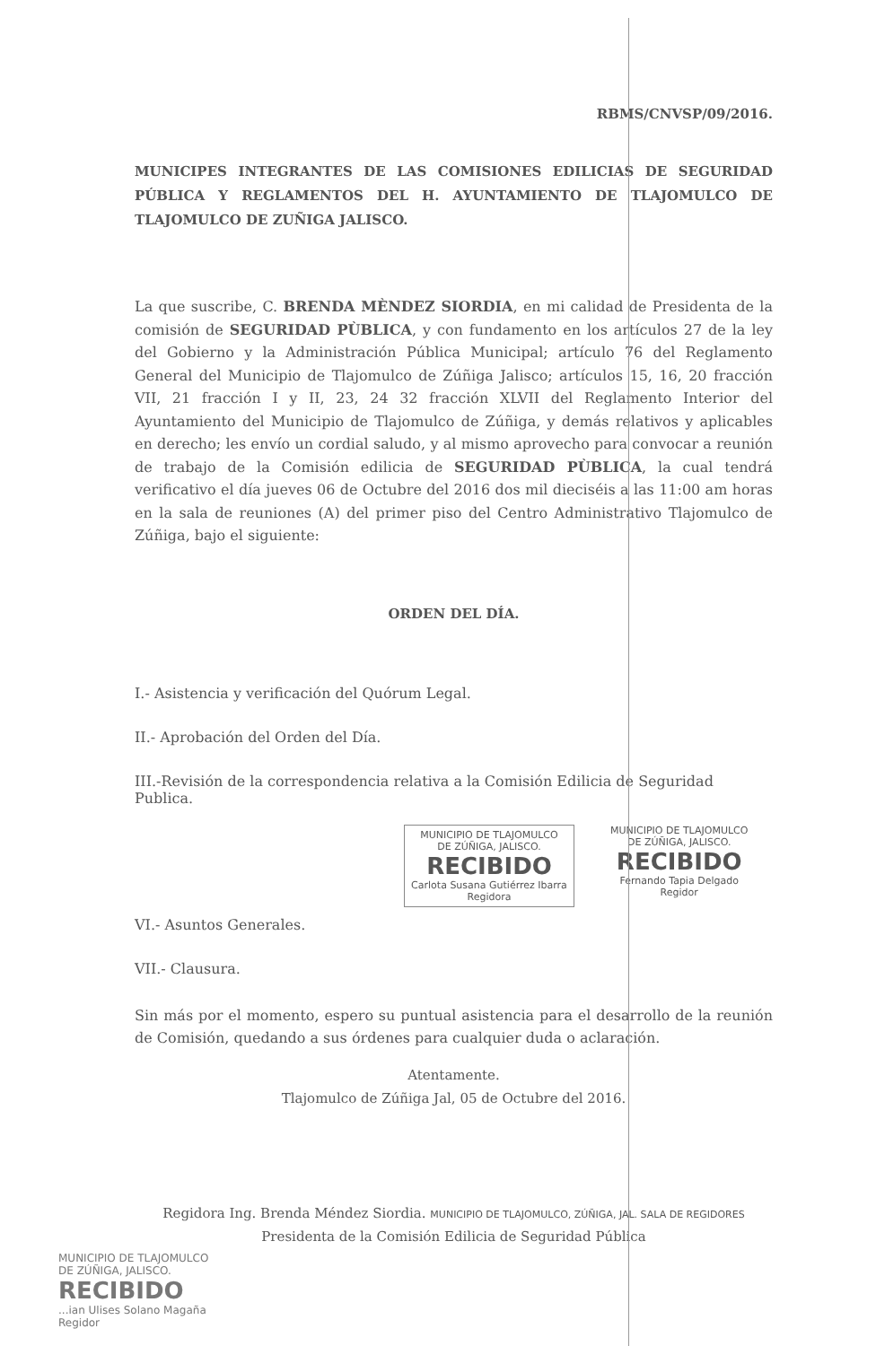RBMS/CNVSP/09/2016.
MUNICIPES INTEGRANTES DE LAS COMISIONES EDILICIAS DE SEGURIDAD PÚBLICA Y REGLAMENTOS DEL H. AYUNTAMIENTO DE TLAJOMULCO DE TLAJOMULCO DE ZUÑIGA JALISCO.
La que suscribe, C. BRENDA MÈNDEZ SIORDIA, en mi calidad de Presidenta de la comisión de SEGURIDAD PÙBLICA, y con fundamento en los artículos 27 de la ley del Gobierno y la Administración Pública Municipal; artículo 76 del Reglamento General del Municipio de Tlajomulco de Zúñiga Jalisco; artículos 15, 16, 20 fracción VII, 21 fracción I y II, 23, 24 32 fracción XLVII del Reglamento Interior del Ayuntamiento del Municipio de Tlajomulco de Zúñiga, y demás relativos y aplicables en derecho; les envío un cordial saludo, y al mismo aprovecho para convocar a reunión de trabajo de la Comisión edilicia de SEGURIDAD PÙBLICA, la cual tendrá verificativo el día jueves 06 de Octubre del 2016 dos mil dieciséis a las 11:00 am horas en la sala de reuniones (A) del primer piso del Centro Administrativo Tlajomulco de Zúñiga, bajo el siguiente:
ORDEN DEL DÍA.
I.- Asistencia y verificación del Quórum Legal.
II.- Aprobación del Orden del Día.
III.-Revisión de la correspondencia relativa a la Comisión Edilicia de Seguridad Publica.
MUNICIPIO DE TLAJOMULCO
DE ZÚÑIGA, JALISCO.
RECIBIDO
Carlota Susana Gutiérrez Ibarra
Regidora
MUNICIPIO DE TLAJOMULCO
DE ZÚÑIGA, JALISCO.
RECIBIDO
Fernando Tapia Delgado
Regidor
VI.- Asuntos Generales.
VII.- Clausura.
Sin más por el momento, espero su puntual asistencia para el desarrollo de la reunión de Comisión, quedando a sus órdenes para cualquier duda o aclaración.
Atentamente.
Tlajomulco de Zúñiga Jal, 05 de Octubre del 2016.
Regidora Ing. Brenda Méndez Siordia. MUNICIPIO DE TLAJOMULCO, ZÚÑIGA, JAL. SALA DE REGIDORES
Presidenta de la Comisión Edilicia de Seguridad Pública
MUNICIPIO DE TLAJOMULCO
DE ZÚÑIGA, JALISCO.
RECIBIDO
...ian Ulises Solano Magaña
Regidor